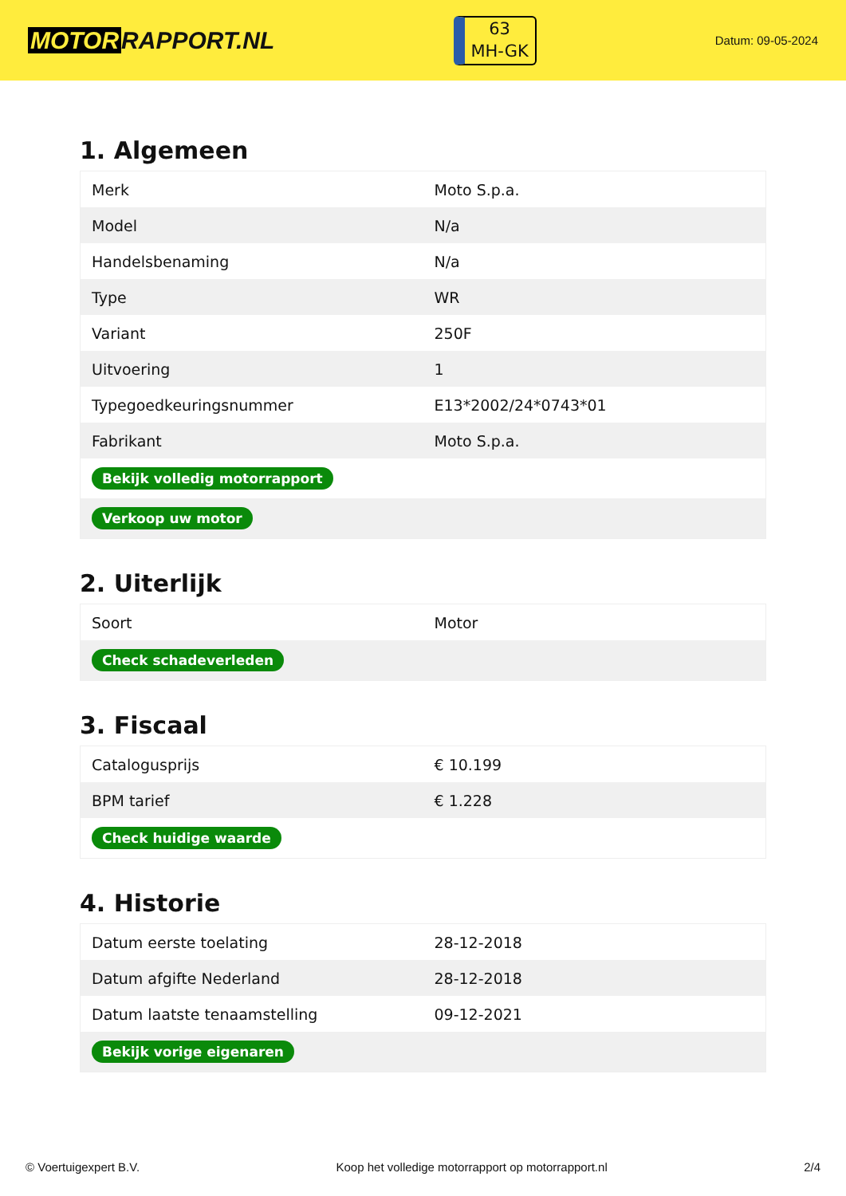MOTOR RAPPORT.NL
63
MH-GK
Datum: 09-05-2024
1. Algemeen
| Merk | Moto S.p.a. |
| Model | N/a |
| Handelsbenaming | N/a |
| Type | WR |
| Variant | 250F |
| Uitvoering | 1 |
| Typegoedkeuringsnummer | E13*2002/24*0743*01 |
| Fabrikant | Moto S.p.a. |
| Bekijk volledig motorrapport | |
| Verkoop uw motor | |
2. Uiterlijk
| Soort | Motor |
| Check schadeverleden | |
3. Fiscaal
| Catalogusprijs | € 10.199 |
| BPM tarief | € 1.228 |
| Check huidige waarde | |
4. Historie
| Datum eerste toelating | 28-12-2018 |
| Datum afgifte Nederland | 28-12-2018 |
| Datum laatste tenaamstelling | 09-12-2021 |
| Bekijk vorige eigenaren | |
© Voertuigexpert B.V. Koop het volledige motorrapport op motorrapport.nl 2/4